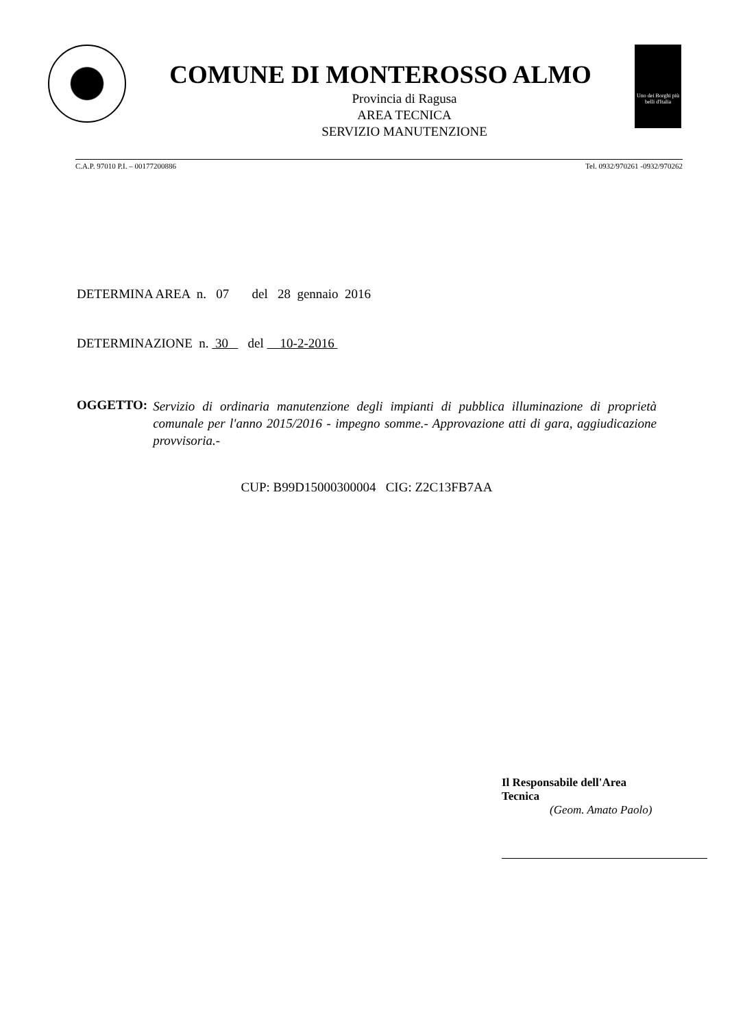COMUNE DI MONTEROSSO ALMO
Provincia di Ragusa
AREA TECNICA
SERVIZIO MANUTENZIONE
Uno dei Borghi più belli d'Italia
C.A.P. 97010 P.I. – 00177200886 Tel. 0932/970261 -0932/970262
DETERMINA AREA n. 07 del 28 gennaio 2016
DETERMINAZIONE n. 30 del 10-2-2016
OGGETTO: Servizio di ordinaria manutenzione degli impianti di pubblica illuminazione di proprietà comunale per l'anno 2015/2016 - impegno somme.- Approvazione atti di gara, aggiudicazione provvisoria.-
CUP: B99D15000300004 CIG: Z2C13FB7AA
Il Responsabile dell'Area Tecnica
(Geom. Amato Paolo)